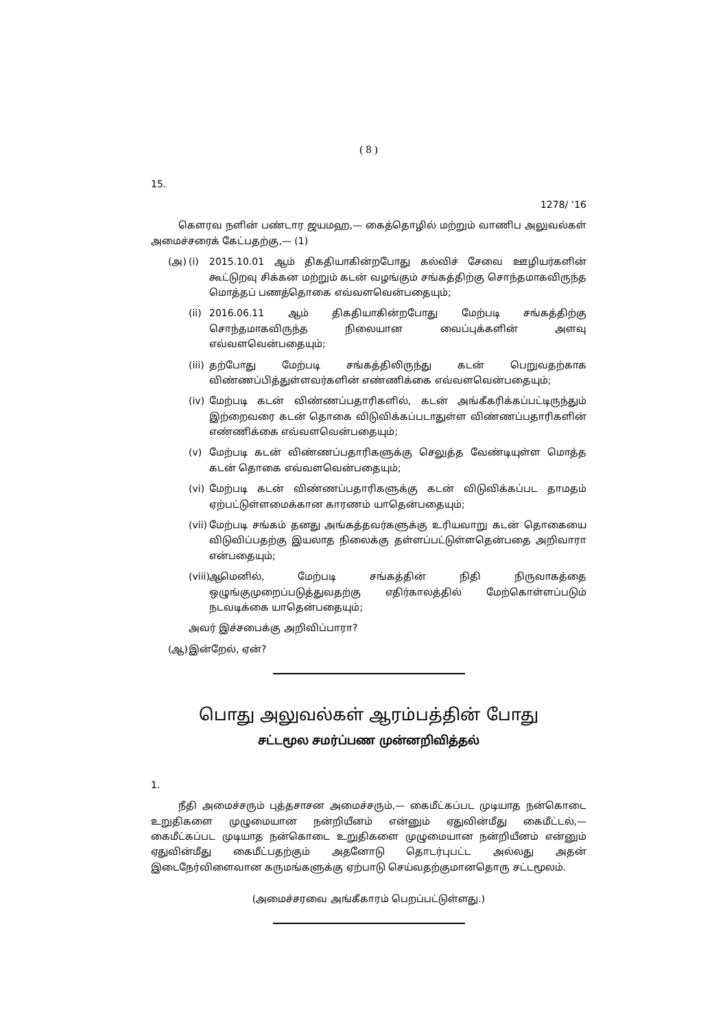( 8 )
15.
1278/ ’16
கௌரவ நளின் பண்டார ஜயமஹ,— கைத்தொழில் மற்றும் வாணிப அலுவல்கள் அமைச்சரைக் கேட்பதற்கு,— (1)
(அ) (i) 2015.10.01 ஆம் திகதியாகின்றபோது கல்விச் சேவை ஊழியர்களின் கூட்டுறவு சிக்கன மற்றும் கடன் வழங்கும் சங்கத்திற்கு சொந்தமாகவிருந்த மொத்தப் பணத்தொகை எவ்வளவென்பதையும்;
(ii) 2016.06.11 ஆம் திகதியாகின்றபோது மேற்படி சங்கத்திற்கு சொந்தமாகவிருந்த நிலையான வைப்புக்களின் அளவு எவ்வளவென்பதையும்;
(iii) தற்போது மேற்படி சங்கத்திலிருந்து கடன் பெறுவதற்காக விண்ணப்பித்துள்ளவர்களின் எண்ணிக்கை எவ்வளவென்பதையும்;
(iv) மேற்படி கடன் விண்ணப்பதாரிகளில், கடன் அங்கீகரிக்கப்பட்டிருந்தும் இற்றைவரை கடன் தொகை விடுவிக்கப்படாதுள்ள விண்ணப்பதாரிகளின் எண்ணிக்கை எவ்வளவென்பதையும்;
(v) மேற்படி கடன் விண்ணப்பதாரிகளுக்கு செலுத்த வேண்டியுள்ள மொத்த கடன் தொகை எவ்வளவென்பதையும்;
(vi) மேற்படி கடன் விண்ணப்பதாரிகளுக்கு கடன் விடுவிக்கப்பட தாமதம் ஏற்பட்டுள்ளமைக்கான காரணம் யாதென்பதையும்;
(vii) மேற்படி சங்கம் தனது அங்கத்தவர்களுக்கு உரியவாறு கடன் தொகையை விடுவிப்பதற்கு இயலாத நிலைக்கு தள்ளப்பட்டுள்ளதென்பதை அறிவாரா என்பதையும்;
(viii) ஆமெனில், மேற்படி சங்கத்தின் நிதி நிருவாகத்தை ஒழுங்குமுறைப்படுத்துவதற்கு எதிர்காலத்தில் மேற்கொள்ளப்படும் நடவடிக்கை யாதென்பதையும்;
அவர் இச்சபைக்கு அறிவிப்பாரா?
(ஆ) இன்றேல், ஏன்?
பொது அலுவல்கள் ஆரம்பத்தின் போது
சட்டமூல சமர்ப்பண முன்னறிவித்தல்
1.
நீதி அமைச்சரும் புத்தசாசன அமைச்சரும்,— கைமீட்கப்பட முடியாத நன்கொடை உறுதிகளை முழுமையான நன்றியீனம் என்னும் ஏதுவின்மீது கைமீட்டல்,— கைமீட்கப்பட முடியாத நன்கொடை உறுதிகளை முழுமையான நன்றியீனம் என்னும் ஏதுவின்மீது கைமீட்பதற்கும் அதனோடு தொடர்புபட்ட அல்லது அதன் இடைநேர்விளைவான கருமங்களுக்கு ஏற்பாடு செய்வதற்குமானதொரு சட்டமூலம்.
(அமைச்சரவை அங்கீகாரம் பெறப்பட்டுள்ளது.)